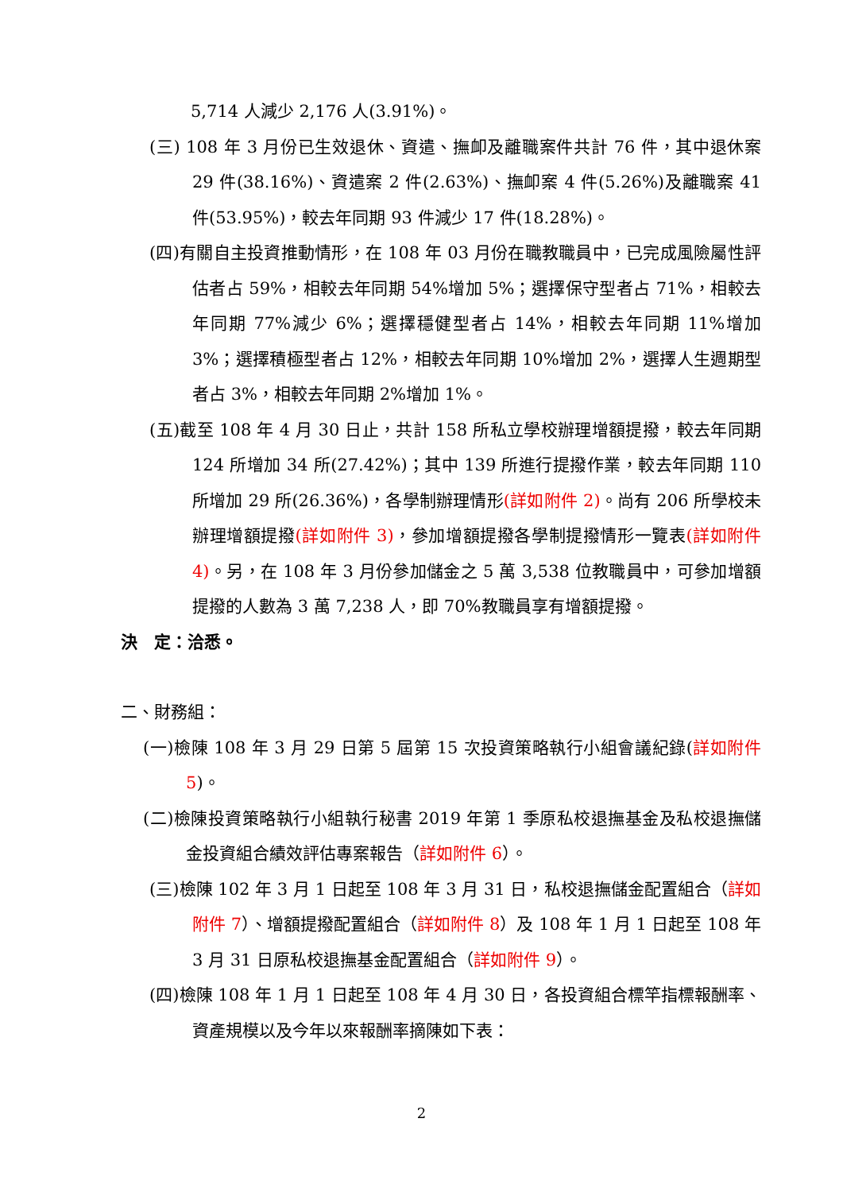5,714 人減少 2,176 人(3.91%)。
(三) 108 年 3 月份已生效退休、資遣、撫卹及離職案件共計 76 件，其中退休案 29 件(38.16%)、資遣案 2 件(2.63%)、撫卹案 4 件(5.26%)及離職案 41 件(53.95%)，較去年同期 93 件減少 17 件(18.28%)。
(四)有關自主投資推動情形，在 108 年 03 月份在職教職員中，已完成風險屬性評估者占 59%，相較去年同期 54%增加 5%；選擇保守型者占 71%，相較去年同期 77%減少 6%；選擇穩健型者占 14%，相較去年同期 11%增加 3%；選擇積極型者占 12%，相較去年同期 10%增加 2%，選擇人生週期型者占 3%，相較去年同期 2%增加 1%。
(五)截至 108 年 4 月 30 日止，共計 158 所私立學校辦理增額提撥，較去年同期 124 所增加 34 所(27.42%)；其中 139 所進行提撥作業，較去年同期 110 所增加 29 所(26.36%)，各學制辦理情形(詳如附件 2)。尚有 206 所學校未辦理增額提撥(詳如附件 3)，參加增額提撥各學制提撥情形一覽表(詳如附件 4)。另，在 108 年 3 月份參加儲金之 5 萬 3,538 位教職員中，可參加增額提撥的人數為 3 萬 7,238 人，即 70%教職員享有增額提撥。
決　定：洽悉。
二、財務組：
(一)檢陳 108 年 3 月 29 日第 5 屆第 15 次投資策略執行小組會議紀錄(詳如附件 5)。
(二)檢陳投資策略執行小組執行秘書 2019 年第 1 季原私校退撫基金及私校退撫儲金投資組合績效評估專案報告（詳如附件 6）。
(三)檢陳 102 年 3 月 1 日起至 108 年 3 月 31 日，私校退撫儲金配置組合（詳如附件 7）、增額提撥配置組合（詳如附件 8）及 108 年 1 月 1 日起至 108 年 3 月 31 日原私校退撫基金配置組合（詳如附件 9）。
(四)檢陳 108 年 1 月 1 日起至 108 年 4 月 30 日，各投資組合標竿指標報酬率、資產規模以及今年以來報酬率摘陳如下表：
2